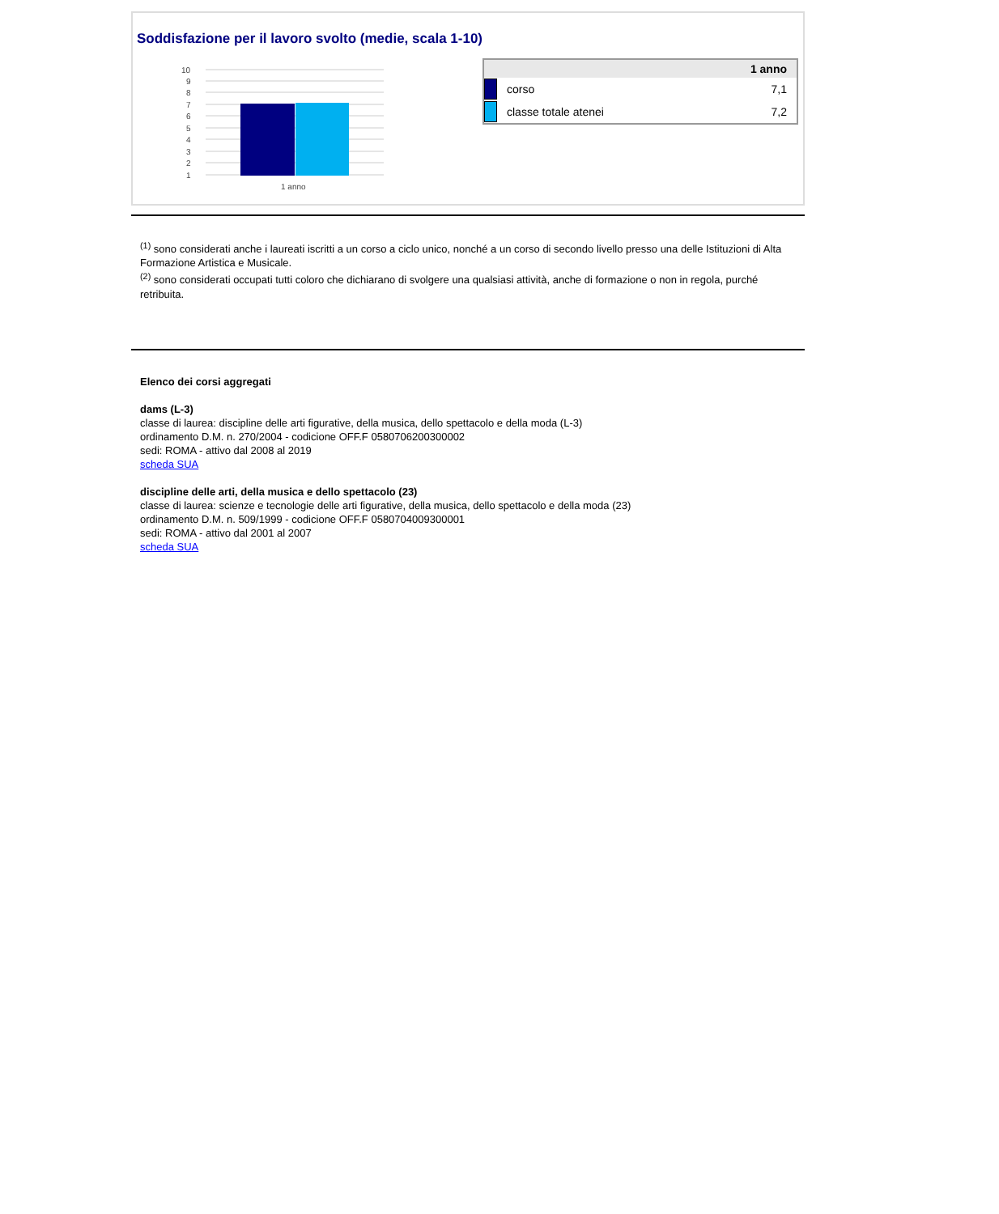Soddisfazione per il lavoro svolto (medie, scala 1-10)
10
9
8
7
6
5
4
3
2
1
1 anno
| 1 anno | | |
| --- | --- | --- |
| | corso | 7,1 |
| | classe totale atenei | 7,2 |
<sup>(1)</sup> sono considerati anche i laureati iscritti a un corso a ciclo unico, nonché a un corso di secondo livello presso una delle Istituzioni di Alta Formazione Artistica e Musicale.
<sup>(2)</sup> sono considerati occupati tutti coloro che dichiarano di svolgere una qualsiasi attività, anche di formazione o non in regola, purché retribuita.
Elenco dei corsi aggregati
dams (L-3)
classe di laurea: discipline delle arti figurative, della musica, dello spettacolo e della moda (L-3)
ordinamento D.M. n. 270/2004 - codicione OFF.F 0580706200300002
sedi: ROMA - attivo dal 2008 al 2019
scheda SUA
discipline delle arti, della musica e dello spettacolo (23)
classe di laurea: scienze e tecnologie delle arti figurative, della musica, dello spettacolo e della moda (23)
ordinamento D.M. n. 509/1999 - codicione OFF.F 0580704009300001
sedi: ROMA - attivo dal 2001 al 2007
scheda SUA